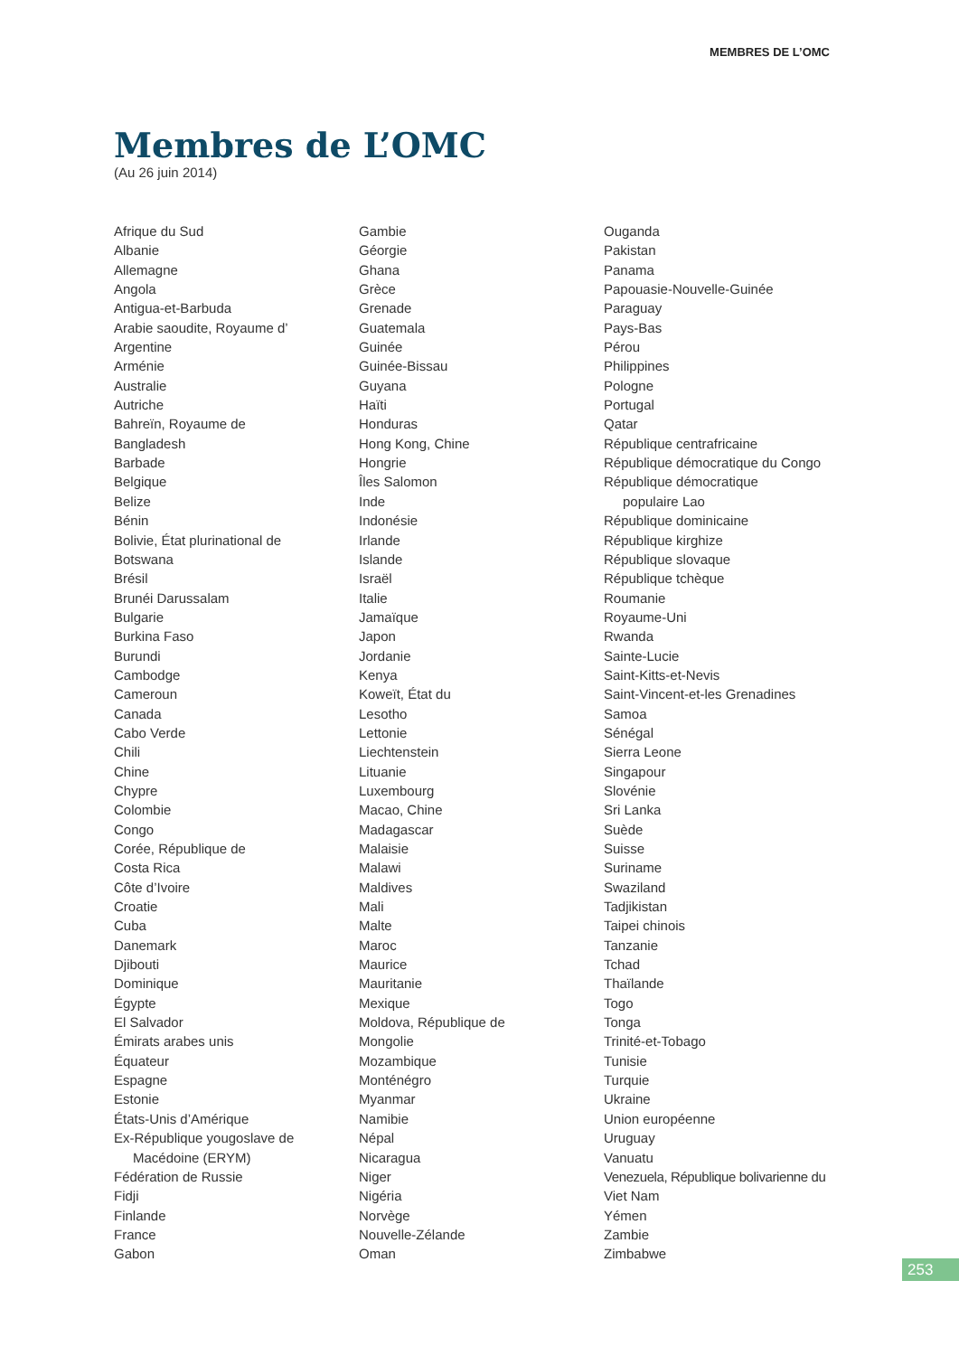MEMBRES DE L’OMC
Membres de L’OMC
(Au 26 juin 2014)
Afrique du Sud
Albanie
Allemagne
Angola
Antigua-et-Barbuda
Arabie saoudite, Royaume d’
Argentine
Arménie
Australie
Autriche
Bahreïn, Royaume de
Bangladesh
Barbade
Belgique
Belize
Bénin
Bolivie, État plurinational de
Botswana
Brésil
Brunéi Darussalam
Bulgarie
Burkina Faso
Burundi
Cambodge
Cameroun
Canada
Cabo Verde
Chili
Chine
Chypre
Colombie
Congo
Corée, République de
Costa Rica
Côte d’Ivoire
Croatie
Cuba
Danemark
Djibouti
Dominique
Égypte
El Salvador
Émirats arabes unis
Équateur
Espagne
Estonie
États-Unis d’Amérique
Ex-République yougoslave de
Macédoine (ERYM)
Fédération de Russie
Fidji
Finlande
France
Gabon
Gambie
Géorgie
Ghana
Grèce
Grenade
Guatemala
Guinée
Guinée-Bissau
Guyana
Haïti
Honduras
Hong Kong, Chine
Hongrie
Îles Salomon
Inde
Indonésie
Irlande
Islande
Israël
Italie
Jamaïque
Japon
Jordanie
Kenya
Koweït, État du
Lesotho
Lettonie
Liechtenstein
Lituanie
Luxembourg
Macao, Chine
Madagascar
Malaisie
Malawi
Maldives
Mali
Malte
Maroc
Maurice
Mauritanie
Mexique
Moldova, République de
Mongolie
Mozambique
Monténégro
Myanmar
Namibie
Népal
Nicaragua
Niger
Nigéria
Norvège
Nouvelle-Zélande
Oman
Ouganda
Pakistan
Panama
Papouasie-Nouvelle-Guinée
Paraguay
Pays-Bas
Pérou
Philippines
Pologne
Portugal
Qatar
République centrafricaine
République démocratique du Congo
République démocratique
populaire Lao
République dominicaine
République kirghize
République slovaque
République tchèque
Roumanie
Royaume-Uni
Rwanda
Sainte-Lucie
Saint-Kitts-et-Nevis
Saint-Vincent-et-les Grenadines
Samoa
Sénégal
Sierra Leone
Singapour
Slovénie
Sri Lanka
Suède
Suisse
Suriname
Swaziland
Tadjikistan
Taipei chinois
Tanzanie
Tchad
Thaïlande
Togo
Tonga
Trinité-et-Tobago
Tunisie
Turquie
Ukraine
Union européenne
Uruguay
Vanuatu
Venezuela, République bolivarienne du
Viet Nam
Yémen
Zambie
Zimbabwe
253